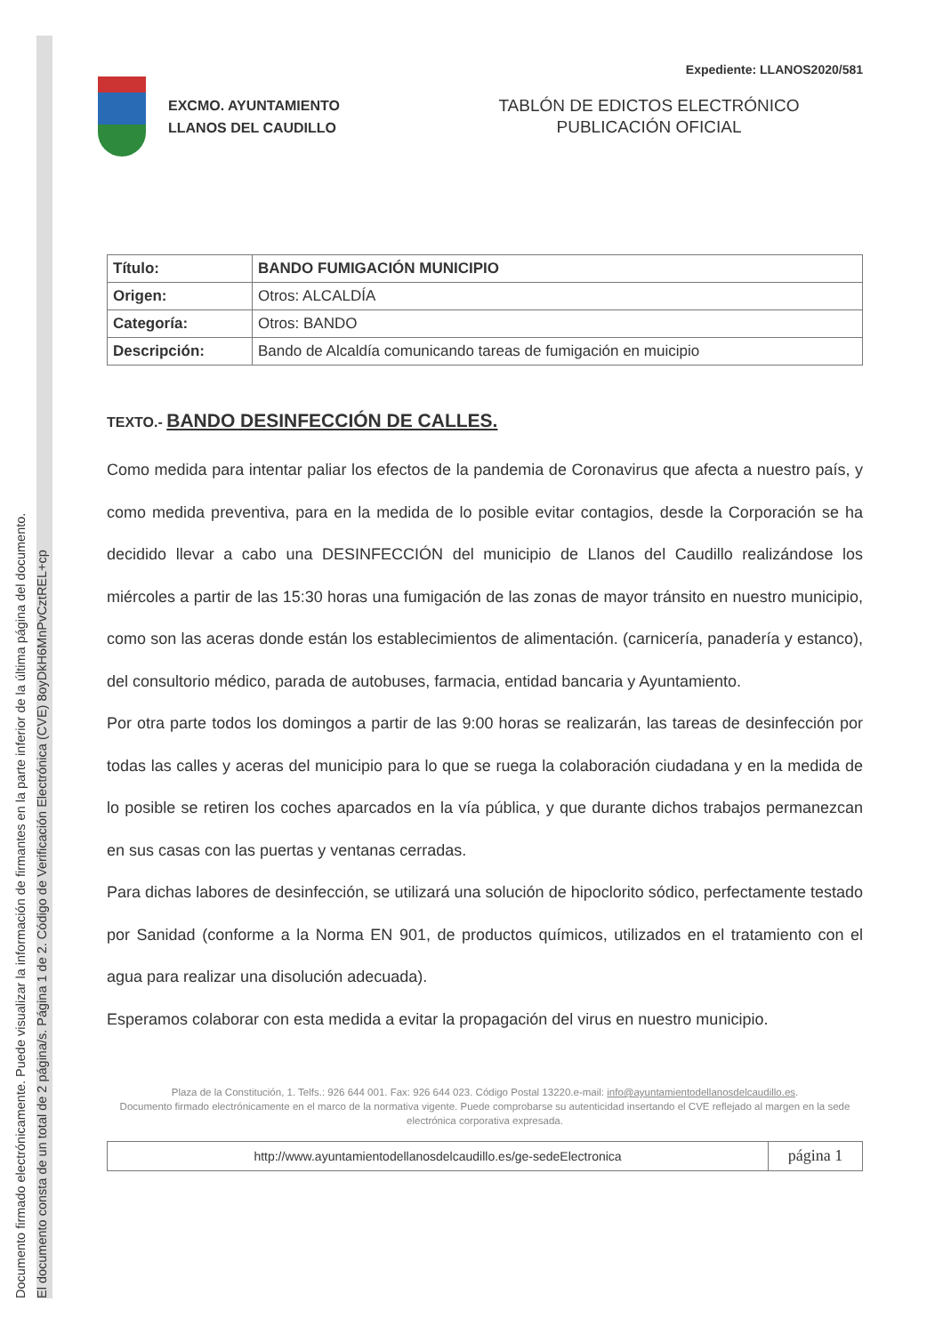Documento firmado electrónicamente. Puede visualizar la información de firmantes en la parte inferior de la última página del documento.
El documento consta de un total de 2 página/s. Página 1 de 2. Código de Verificación Electrónica (CVE) 8oyDkH6MnPvCztREL+cp
Expediente: LLANOS2020/581
EXCMO. AYUNTAMIENTO
LLANOS DEL CAUDILLO
TABLÓN DE EDICTOS ELECTRÓNICO
PUBLICACIÓN OFICIAL
| Título: | BANDO FUMIGACIÓN MUNICIPIO |
| Origen: | Otros: ALCALDÍA |
| Categoría: | Otros: BANDO |
| Descripción: | Bando de Alcaldía comunicando tareas de fumigación en muicipio |
TEXTO.- BANDO DESINFECCIÓN DE CALLES.
Como medida para intentar paliar los efectos de la pandemia de Coronavirus que afecta a nuestro país, y como medida preventiva, para en la medida de lo posible evitar contagios, desde la Corporación se ha decidido llevar a cabo una DESINFECCIÓN del municipio de Llanos del Caudillo realizándose los miércoles a partir de las 15:30 horas una fumigación de las zonas de mayor tránsito en nuestro municipio, como son las aceras donde están los establecimientos de alimentación. (carnicería, panadería y estanco), del consultorio médico, parada de autobuses, farmacia, entidad bancaria y Ayuntamiento.
Por otra parte todos los domingos a partir de las 9:00 horas se realizarán, las tareas de desinfección por todas las calles y aceras del municipio para lo que se ruega la colaboración ciudadana y en la medida de lo posible se retiren los coches aparcados en la vía pública, y que durante dichos trabajos permanezcan en sus casas con las puertas y ventanas cerradas.
Para dichas labores de desinfección, se utilizará una solución de hipoclorito sódico, perfectamente testado por Sanidad (conforme a la Norma EN 901, de productos químicos, utilizados en el tratamiento con el agua para realizar una disolución adecuada).
Esperamos colaborar con esta medida a evitar la propagación del virus en nuestro municipio.
Plaza de la Constitución, 1. Telfs.: 926 644 001. Fax: 926 644 023. Código Postal 13220.e-mail: info@ayuntamientodellanosdelcaudillo.es.
Documento firmado electrónicamente en el marco de la normativa vigente. Puede comprobarse su autenticidad insertando el CVE reflejado al margen en la sede electrónica corporativa expresada.
http://www.ayuntamientodellanosdelcaudillo.es/ge-sedeElectronica
página 1